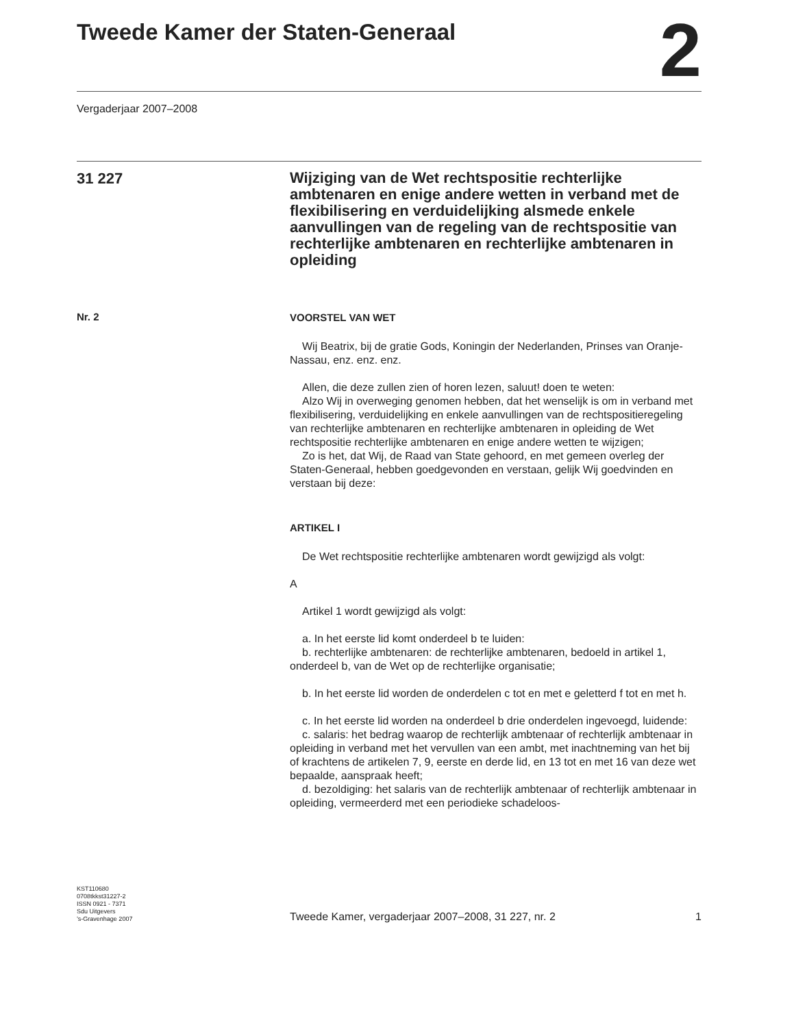Tweede Kamer der Staten-Generaal
2
Vergaderjaar 2007–2008
31 227
Wijziging van de Wet rechtspositie rechterlijke ambtenaren en enige andere wetten in verband met de flexibilisering en verduidelijking alsmede enkele aanvullingen van de regeling van de rechtspositie van rechterlijke ambtenaren en rechterlijke ambtenaren in opleiding
Nr. 2
VOORSTEL VAN WET
Wij Beatrix, bij de gratie Gods, Koningin der Nederlanden, Prinses van Oranje-Nassau, enz. enz. enz.
Allen, die deze zullen zien of horen lezen, saluut! doen te weten:
Alzo Wij in overweging genomen hebben, dat het wenselijk is om in verband met flexibilisering, verduidelijking en enkele aanvullingen van de rechtspositieregeling van rechterlijke ambtenaren en rechterlijke ambtenaren in opleiding de Wet rechtspositie rechterlijke ambtenaren en enige andere wetten te wijzigen;
Zo is het, dat Wij, de Raad van State gehoord, en met gemeen overleg der Staten-Generaal, hebben goedgevonden en verstaan, gelijk Wij goedvinden en verstaan bij deze:
ARTIKEL I
De Wet rechtspositie rechterlijke ambtenaren wordt gewijzigd als volgt:
A
Artikel 1 wordt gewijzigd als volgt:
a. In het eerste lid komt onderdeel b te luiden:
b. rechterlijke ambtenaren: de rechterlijke ambtenaren, bedoeld in artikel 1, onderdeel b, van de Wet op de rechterlijke organisatie;
b. In het eerste lid worden de onderdelen c tot en met e geletterd f tot en met h.
c. In het eerste lid worden na onderdeel b drie onderdelen ingevoegd, luidende:
c. salaris: het bedrag waarop de rechterlijk ambtenaar of rechterlijk ambtenaar in opleiding in verband met het vervullen van een ambt, met inachtneming van het bij of krachtens de artikelen 7, 9, eerste en derde lid, en 13 tot en met 16 van deze wet bepaalde, aanspraak heeft;
d. bezoldiging: het salaris van de rechterlijk ambtenaar of rechterlijk ambtenaar in opleiding, vermeerderd met een periodieke schadeloos-
KST110680
0708tkkst31227-2
ISSN 0921 - 7371
Sdu Uitgevers
’s-Gravenhage 2007
Tweede Kamer, vergaderjaar 2007–2008, 31 227, nr. 2 1